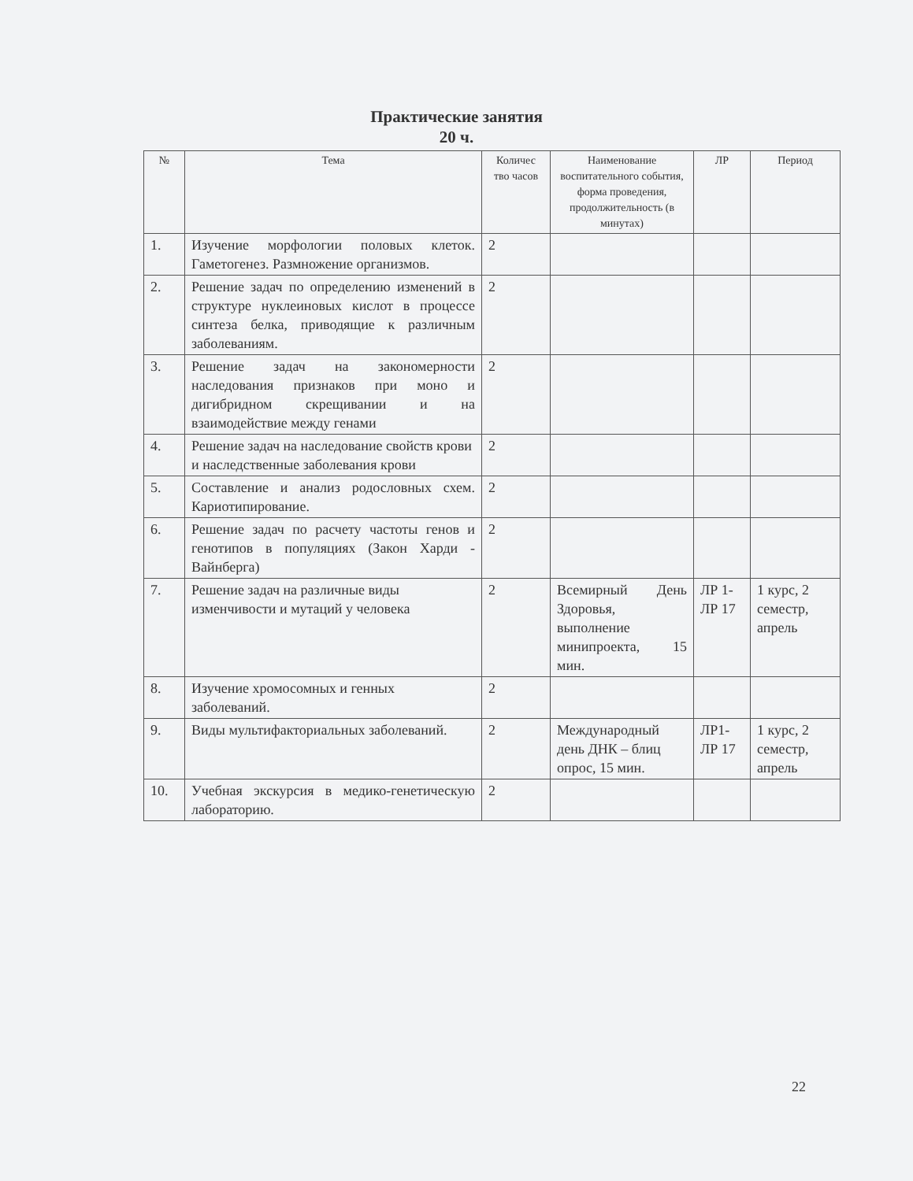Практические занятия
20 ч.
| № | Тема | Количес тво часов | Наименование воспитательного события, форма проведения, продолжительность (в минутах) | ЛР | Период |
| --- | --- | --- | --- | --- | --- |
| 1. | Изучение морфологии половых клеток. Гаметогенез. Размножение организмов. | 2 | | | |
| 2. | Решение задач по определению изменений в структуре нуклеиновых кислот в процессе синтеза белка, приводящие к различным заболеваниям. | 2 | | | |
| 3. | Решение задач на закономерности наследования признаков при моно и дигибридном скрещивании и на взаимодействие между генами | 2 | | | |
| 4. | Решение задач на наследование свойств крови и наследственные заболевания крови | 2 | | | |
| 5. | Составление и анализ родословных схем. Кариотипирование. | 2 | | | |
| 6. | Решение задач по расчету частоты генов и генотипов в популяциях (Закон Харди - Вайнберга) | 2 | | | |
| 7. | Решение задач на различные виды изменчивости и мутаций у человека | 2 | Всемирный День Здоровья, выполнение минипроекта, 15 мин. | ЛР 1-ЛР 17 | 1 курс, 2 семестр, апрель |
| 8. | Изучение хромосомных и генных заболеваний. | 2 | | | |
| 9. | Виды мультифакториальных заболеваний. | 2 | Международный день ДНК – блиц опрос, 15 мин. | ЛР1-ЛР 17 | 1 курс, 2 семестр, апрель |
| 10. | Учебная экскурсия в медико-генетическую лабораторию. | 2 | | | |
22